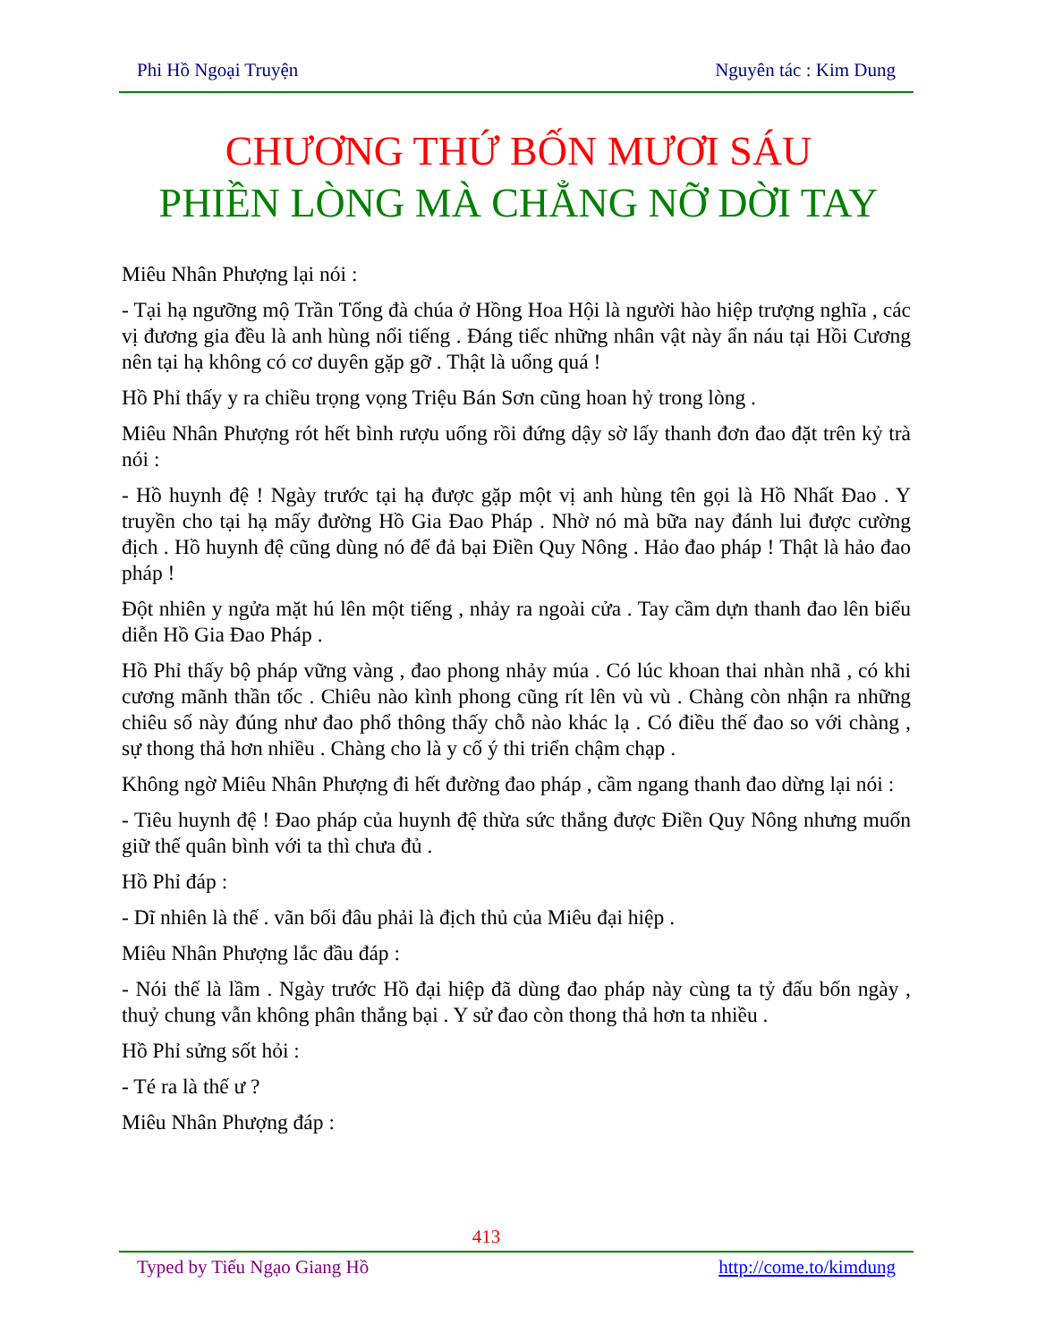Phi Hồ Ngoại Truyện Nguyên tác : Kim Dung
CHƯƠNG THỨ BỐN MƯƠI SÁU
PHIỀN LÒNG MÀ CHẲNG NỠ DỜI TAY
Miêu Nhân Phượng lại nói :
- Tại hạ ngưỡng mộ Trần Tổng đà chúa ở Hồng Hoa Hội là người hào hiệp trượng nghĩa , các vị đương gia đều là anh hùng nổi tiếng . Đáng tiếc những nhân vật này ẩn náu tại Hồi Cương nên tại hạ không có cơ duyên gặp gỡ . Thật là uổng quá !
Hồ Phỉ thấy y ra chiều trọng vọng Triệu Bán Sơn cũng hoan hỷ trong lòng .
Miêu Nhân Phượng rót hết bình rượu uống rồi đứng dậy sờ lấy thanh đơn đao đặt trên kỷ trà nói :
- Hồ huynh đệ ! Ngày trước tại hạ được gặp một vị anh hùng tên gọi là Hồ Nhất Đao . Y truyền cho tại hạ mấy đường Hồ Gia Đao Pháp . Nhờ nó mà bữa nay đánh lui được cường địch . Hồ huynh đệ cũng dùng nó để đả bại Điền Quy Nông . Hảo đao pháp ! Thật là hảo đao pháp !
Đột nhiên y ngửa mặt hú lên một tiếng , nhảy ra ngoài cửa . Tay cầm dựn thanh đao lên biểu diễn Hồ Gia Đao Pháp .
Hồ Phỉ thấy bộ pháp vững vàng , đao phong nhảy múa . Có lúc khoan thai nhàn nhã , có khi cương mãnh thần tốc . Chiêu nào kình phong cũng rít lên vù vù . Chàng còn nhận ra những chiêu số này đúng như đao phổ thông thấy chỗ nào khác lạ . Có điều thế đao so với chàng , sự thong thả hơn nhiều . Chàng cho là y cố ý thi triển chậm chạp .
Không ngờ Miêu Nhân Phượng đi hết đường đao pháp , cầm ngang thanh đao dừng lại nói :
- Tiêu huynh đệ ! Đao pháp của huynh đệ thừa sức thắng được Điền Quy Nông nhưng muốn giữ thế quân bình với ta thì chưa đủ .
Hồ Phỉ đáp :
- Dĩ nhiên là thế . vãn bối đâu phải là địch thủ của Miêu đại hiệp .
Miêu Nhân Phượng lắc đầu đáp :
- Nói thế là lầm . Ngày trước Hồ đại hiệp đã dùng đao pháp này cùng ta tỷ đấu bốn ngày , thuỷ chung vẫn không phân thắng bại . Y sử đao còn thong thả hơn ta nhiều .
Hồ Phỉ sửng sốt hỏi :
- Té ra là thế ư ?
Miêu Nhân Phượng đáp :
413
Typed by Tiếu Ngạo Giang Hồ http://come.to/kimdung